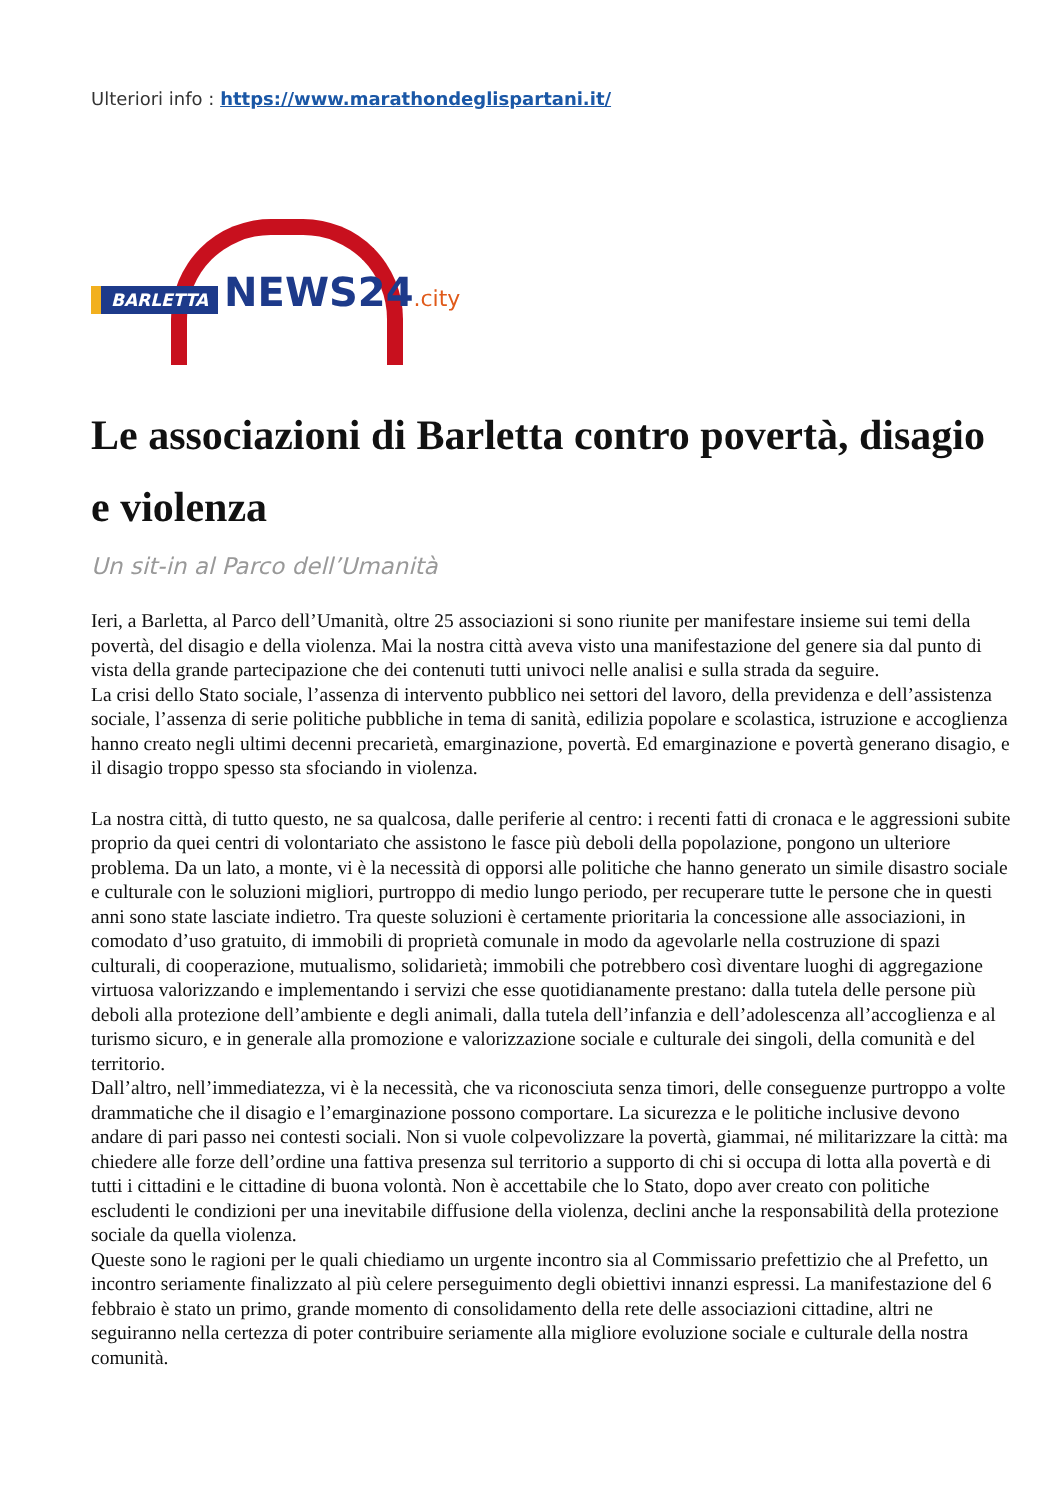Ulteriori info : https://www.marathondeglispartani.it/
BARLETTA NEWS24.city
Le associazioni di Barletta contro povertà, disagio e violenza
Un sit-in al Parco dell’Umanità
Ieri, a Barletta, al Parco dell’Umanità, oltre 25 associazioni si sono riunite per manifestare insieme sui temi della povertà, del disagio e della violenza. Mai la nostra città aveva visto una manifestazione del genere sia dal punto di vista della grande partecipazione che dei contenuti tutti univoci nelle analisi e sulla strada da seguire.
La crisi dello Stato sociale, l’assenza di intervento pubblico nei settori del lavoro, della previdenza e dell’assistenza sociale, l’assenza di serie politiche pubbliche in tema di sanità, edilizia popolare e scolastica, istruzione e accoglienza hanno creato negli ultimi decenni precarietà, emarginazione, povertà. Ed emarginazione e povertà generano disagio, e il disagio troppo spesso sta sfociando in violenza.
La nostra città, di tutto questo, ne sa qualcosa, dalle periferie al centro: i recenti fatti di cronaca e le aggressioni subite proprio da quei centri di volontariato che assistono le fasce più deboli della popolazione, pongono un ulteriore problema. Da un lato, a monte, vi è la necessità di opporsi alle politiche che hanno generato un simile disastro sociale e culturale con le soluzioni migliori, purtroppo di medio lungo periodo, per recuperare tutte le persone che in questi anni sono state lasciate indietro. Tra queste soluzioni è certamente prioritaria la concessione alle associazioni, in comodato d’uso gratuito, di immobili di proprietà comunale in modo da agevolarle nella costruzione di spazi culturali, di cooperazione, mutualismo, solidarietà; immobili che potrebbero così diventare luoghi di aggregazione virtuosa valorizzando e implementando i servizi che esse quotidianamente prestano: dalla tutela delle persone più deboli alla protezione dell’ambiente e degli animali, dalla tutela dell’infanzia e dell’adolescenza all’accoglienza e al turismo sicuro, e in generale alla promozione e valorizzazione sociale e culturale dei singoli, della comunità e del territorio.
Dall’altro, nell’immediatezza, vi è la necessità, che va riconosciuta senza timori, delle conseguenze purtroppo a volte drammatiche che il disagio e l’emarginazione possono comportare. La sicurezza e le politiche inclusive devono andare di pari passo nei contesti sociali. Non si vuole colpevolizzare la povertà, giammai, né militarizzare la città: ma chiedere alle forze dell’ordine una fattiva presenza sul territorio a supporto di chi si occupa di lotta alla povertà e di tutti i cittadini e le cittadine di buona volontà. Non è accettabile che lo Stato, dopo aver creato con politiche escludenti le condizioni per una inevitabile diffusione della violenza, declini anche la responsabilità della protezione sociale da quella violenza.
Queste sono le ragioni per le quali chiediamo un urgente incontro sia al Commissario prefettizio che al Prefetto, un incontro seriamente finalizzato al più celere perseguimento degli obiettivi innanzi espressi. La manifestazione del 6 febbraio è stato un primo, grande momento di consolidamento della rete delle associazioni cittadine, altri ne seguiranno nella certezza di poter contribuire seriamente alla migliore evoluzione sociale e culturale della nostra comunità.